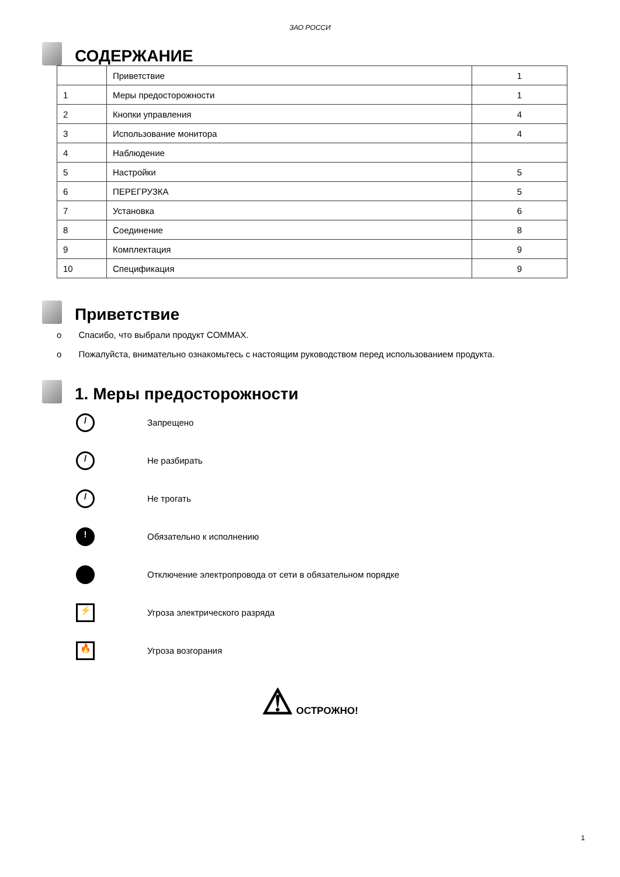ЗАО РОССИ
СОДЕРЖАНИЕ
| | Приветствие | 1 |
| 1 | Меры предосторожности | 1 |
| 2 | Кнопки управления | 4 |
| 3 | Использование монитора | 4 |
| 4 | Наблюдение | |
| 5 | Настройки | 5 |
| 6 | ПЕРЕГРУЗКА | 5 |
| 7 | Установка | 6 |
| 8 | Соединение | 8 |
| 9 | Комплектация | 9 |
| 10 | Спецификация | 9 |
Приветствие
o Спасибо, что выбрали продукт COMMAX.
o Пожалуйста, внимательно ознакомьтесь с настоящим руководством перед использованием продукта.
1. Меры предосторожности
/ Запрещено
/ Не разбирать
/ Не трогать
! Обязательно к исполнению
Отключение электропровода от сети в обязательном порядке
⚡ Угроза электрического разряда
🔥 Угроза возгорания
⚠ ОСТРОЖНО!
1